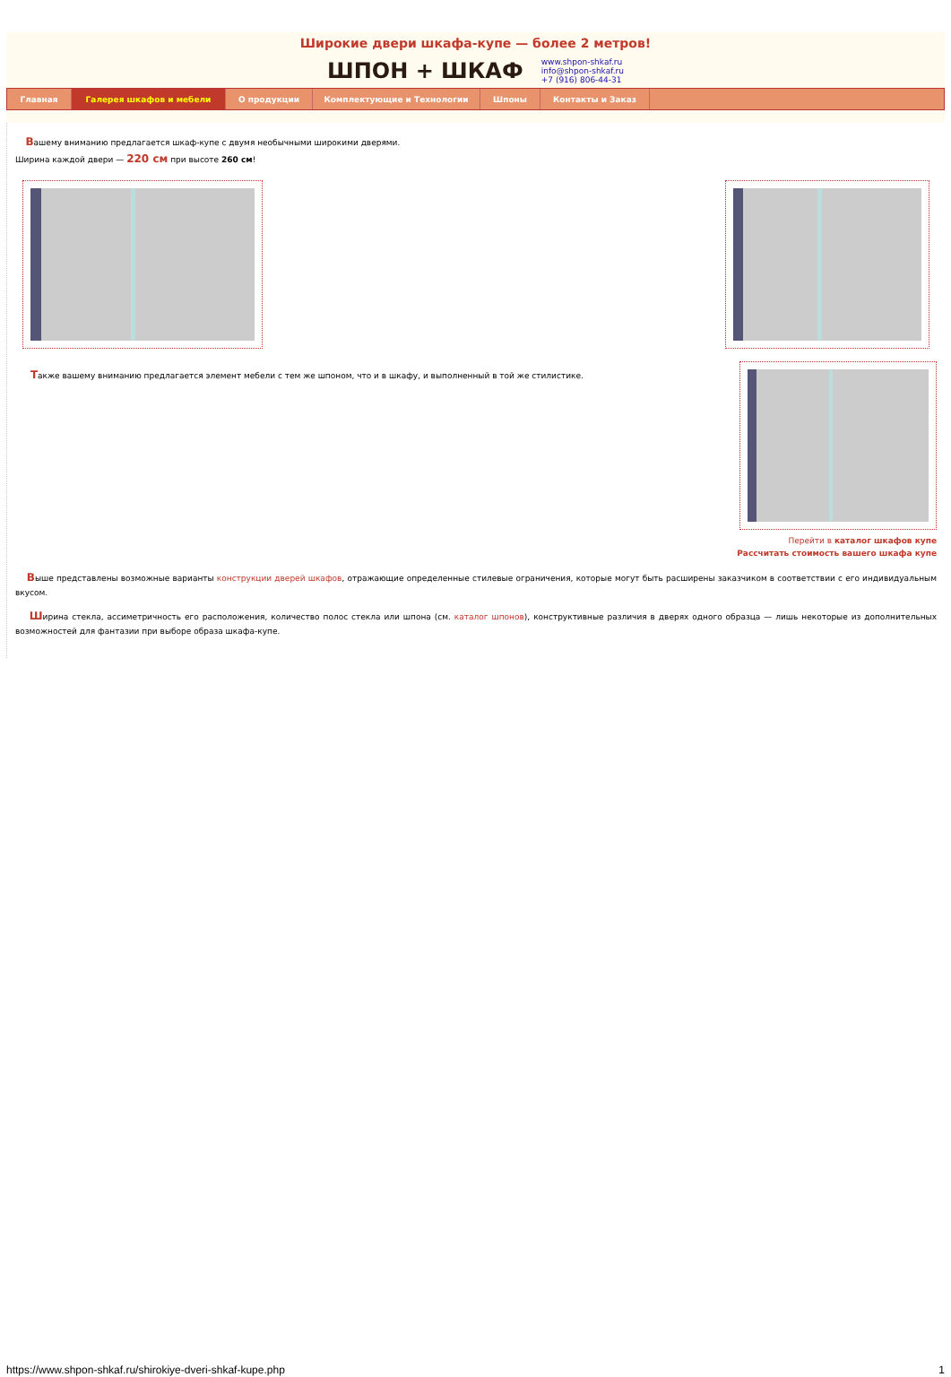Широкие двери шкафа-купе — более 2 метров!
ШПОН + ШКАФ
www.shpon-shkaf.ru
info@shpon-shkaf.ru
+7 (916) 806-44-31
Главная Галерея шкафов и мебели О продукции Комплектующие и Технологии Шпоны Контакты и Заказ
Вашему вниманию предлагается шкаф-купе с двумя необычными широкими дверями.
Ширина каждой двери — 220 см при высоте 260 см!
Также вашему вниманию предлагается элемент мебели с тем же шпоном, что и в шкафу, и выполненный в той же стилистике.
Перейти в каталог шкафов купе
Рассчитать стоимость вашего шкафа купе
Выше представлены возможные варианты конструкции дверей шкафов, отражающие определенные стилевые ограничения, которые могут быть расширены заказчиком в соответствии с его индивидуальным вкусом.
Ширина стекла, ассиметричность его расположения, количество полос стекла или шпона (см. каталог шпонов), конструктивные различия в дверях одного образца — лишь некоторые из дополнительных возможностей для фантазии при выборе образа шкафа-купе.
https://www.shpon-shkaf.ru/shirokiye-dveri-shkaf-kupe.php 1